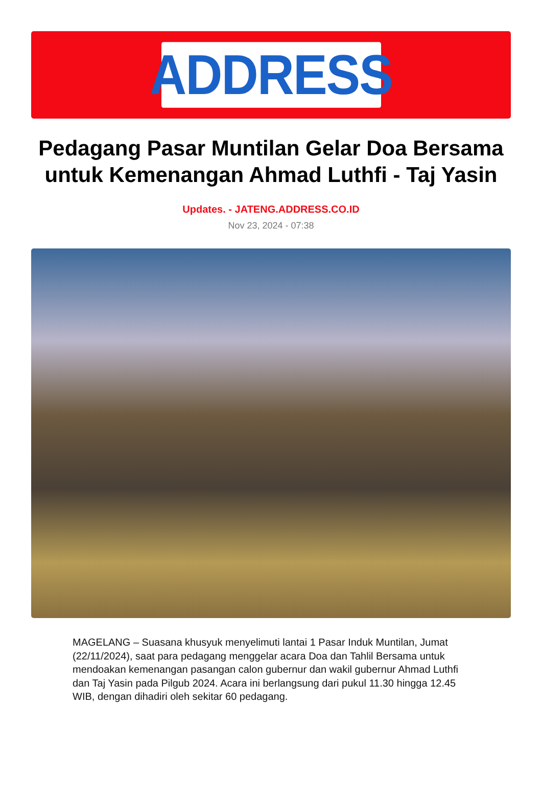ADDRESS
Pedagang Pasar Muntilan Gelar Doa Bersama untuk Kemenangan Ahmad Luthfi - Taj Yasin
Updates. - JATENG.ADDRESS.CO.ID
Nov 23, 2024 - 07:38
MAGELANG – Suasana khusyuk menyelimuti lantai 1 Pasar Induk Muntilan, Jumat (22/11/2024), saat para pedagang menggelar acara Doa dan Tahlil Bersama untuk mendoakan kemenangan pasangan calon gubernur dan wakil gubernur Ahmad Luthfi dan Taj Yasin pada Pilgub 2024. Acara ini berlangsung dari pukul 11.30 hingga 12.45 WIB, dengan dihadiri oleh sekitar 60 pedagang.